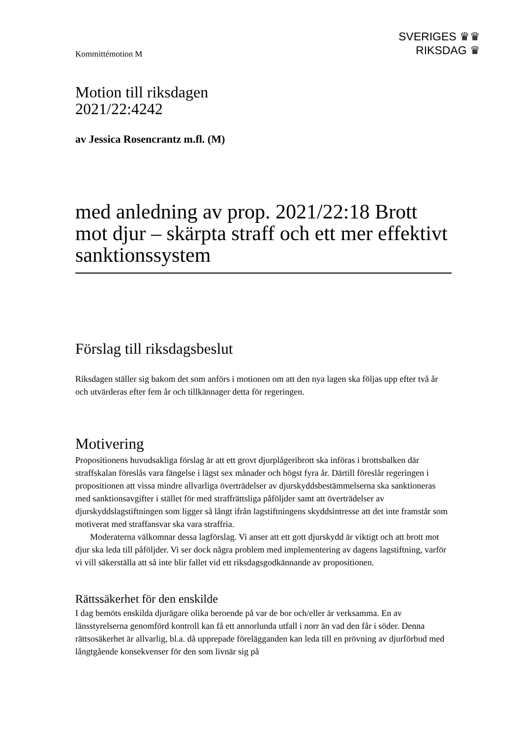Kommittémotion M
SVERIGES ♛♛
RIKSDAG ♛
Motion till riksdagen
2021/22:4242
av Jessica Rosencrantz m.fl. (M)
med anledning av prop. 2021/22:18 Brott mot djur – skärpta straff och ett mer effektivt sanktionssystem
Förslag till riksdagsbeslut
Riksdagen ställer sig bakom det som anförs i motionen om att den nya lagen ska följas upp efter två år och utvärderas efter fem år och tillkännager detta för regeringen.
Motivering
Propositionens huvudsakliga förslag är att ett grovt djurplågeribrott ska införas i brottsbalken där straffskalan föreslås vara fängelse i lägst sex månader och högst fyra år. Därtill föreslår regeringen i propositionen att vissa mindre allvarliga överträdelser av djurskyddsbestämmelserna ska sanktioneras med sanktionsavgifter i stället för med straffrättsliga påföljder samt att överträdelser av djurskyddslagstiftningen som ligger så långt ifrån lagstiftningens skyddsintresse att det inte framstår som motiverat med straffansvar ska vara straffria.
Moderaterna välkomnar dessa lagförslag. Vi anser att ett gott djurskydd är viktigt och att brott mot djur ska leda till påföljder. Vi ser dock några problem med implementering av dagens lagstiftning, varför vi vill säkerställa att så inte blir fallet vid ett riksdagsgodkännande av propositionen.
Rättssäkerhet för den enskilde
I dag bemöts enskilda djurägare olika beroende på var de bor och/eller är verksamma. En av länsstyrelserna genomförd kontroll kan få ett annorlunda utfall i norr än vad den får i söder. Denna rättsosäkerhet är allvarlig, bl.a. då upprepade förelägganden kan leda till en prövning av djurförbud med långtgående konsekvenser för den som livnär sig på